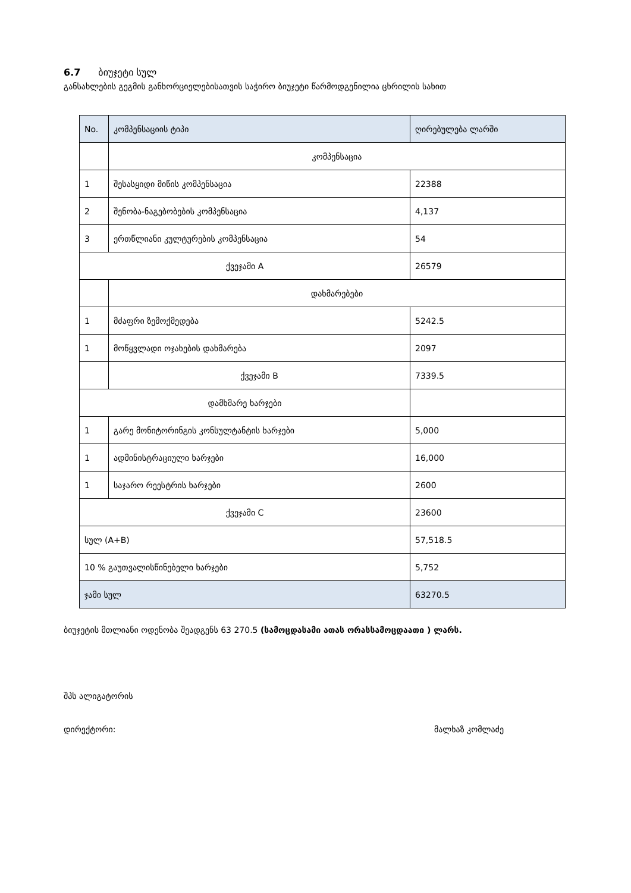6.7 ბიუჯეტი სულ
განსახლების გეგმის განხორციელებისათვის საჭირო ბიუჯეტი წარმოდგენილია ცხრილის სახით
| No. | კომპენსაციის ტიპი | ღირებულება ლარში |
| | კომპენსაცია | |
| 1 | შესასყიდი მიწის კომპენსაცია | 22388 |
| 2 | შენობა-ნაგებობების კომპენსაცია | 4,137 |
| 3 | ერთწლიანი კულტურების კომპენსაცია | 54 |
| ქვეჯამი A | | 26579 |
| | დახმარებები | |
| 1 | მძაფრი ზემოქმედება | 5242.5 |
| 1 | მოწყვლადი ოჯახების დახმარება | 2097 |
| | ქვეჯამი B | 7339.5 |
| დამხმარე ხარჯები | | |
| 1 | გარე მონიტორინგის კონსულტანტის ხარჯები | 5,000 |
| 1 | ადმინისტრაციული ხარჯები | 16,000 |
| 1 | საჯარო რეესტრის ხარჯები | 2600 |
| ქვეჯამი C | | 23600 |
| სულ (A+B) | | 57,518.5 |
| 10 % გაუთვალისწინებელი ხარჯები | | 5,752 |
| ჯამი სულ | | 63270.5 |
ბიუჯეტის მთლიანი ოდენობა შეადგენს 63 270.5 (სამოცდასამი ათას ორასსამოცდაათი ) ლარს.
შპს ალიგატორის
დირექტორი: მალხაზ კომლაძე